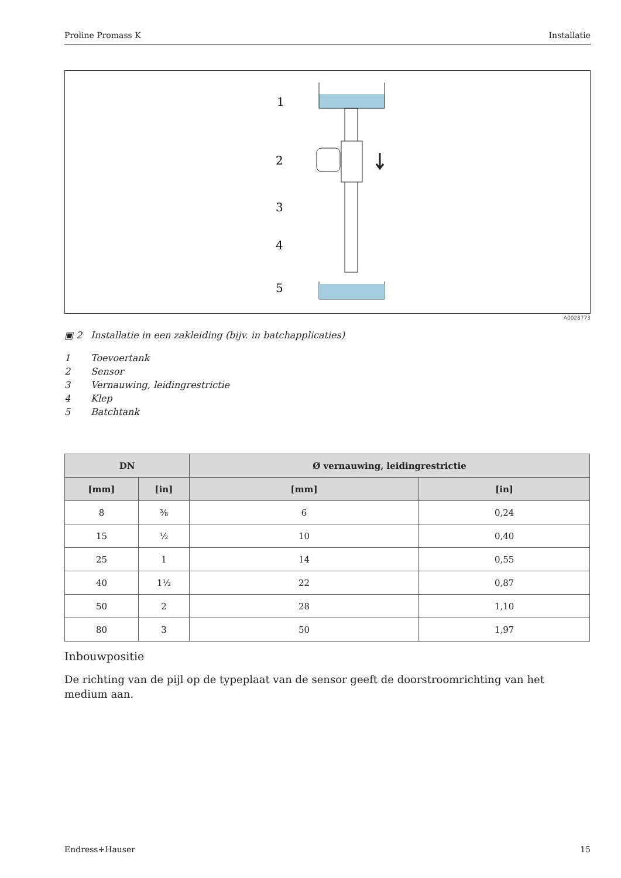Proline Promass K Installatie
1
2
3
4
5
A0028773
▣ 2 Installatie in een zakleiding (bijv. in batchapplicaties)
1 Toevoertank
2 Sensor
3 Vernauwing, leidingrestrictie
4 Klep
5 Batchtank
| DN | | Ø vernauwing, leidingrestrictie | |
| --- | --- | --- | --- |
| [mm] | [in] | [mm] | [in] |
| 8 | ⅜ | 6 | 0,24 |
| 15 | ½ | 10 | 0,40 |
| 25 | 1 | 14 | 0,55 |
| 40 | 1½ | 22 | 0,87 |
| 50 | 2 | 28 | 1,10 |
| 80 | 3 | 50 | 1,97 |
Inbouwpositie
De richting van de pijl op de typeplaat van de sensor geeft de doorstroomrichting van het medium aan.
Endress+Hauser 15